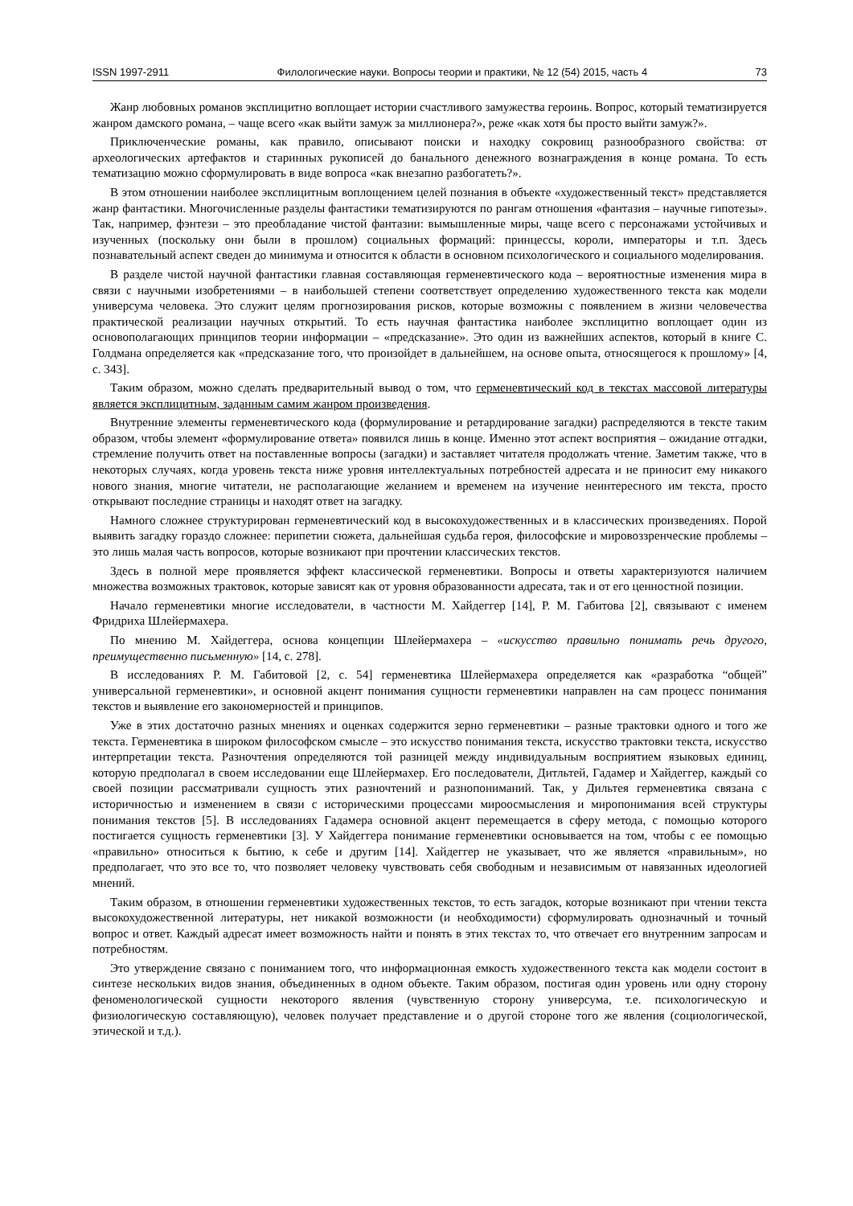ISSN 1997-2911 Филологические науки. Вопросы теории и практики, № 12 (54) 2015, часть 4 73
Жанр любовных романов эксплицитно воплощает истории счастливого замужества героинь. Вопрос, который тематизируется жанром дамского романа, – чаще всего «как выйти замуж за миллионера?», реже «как хотя бы просто выйти замуж?».
Приключенческие романы, как правило, описывают поиски и находку сокровищ разнообразного свойства: от археологических артефактов и старинных рукописей до банального денежного вознаграждения в конце романа. То есть тематизацию можно сформулировать в виде вопроса «как внезапно разбогатеть?».
В этом отношении наиболее эксплицитным воплощением целей познания в объекте «художественный текст» представляется жанр фантастики. Многочисленные разделы фантастики тематизируются по рангам отношения «фантазия – научные гипотезы». Так, например, фэнтези – это преобладание чистой фантазии: вымышленные миры, чаще всего с персонажами устойчивых и изученных (поскольку они были в прошлом) социальных формаций: принцессы, короли, императоры и т.п. Здесь познавательный аспект сведен до минимума и относится к области в основном психологического и социального моделирования.
В разделе чистой научной фантастики главная составляющая герменевтического кода – вероятностные изменения мира в связи с научными изобретениями – в наибольшей степени соответствует определению художественного текста как модели универсума человека. Это служит целям прогнозирования рисков, которые возможны с появлением в жизни человечества практической реализации научных открытий. То есть научная фантастика наиболее эксплицитно воплощает один из основополагающих принципов теории информации – «предсказание». Это один из важнейших аспектов, который в книге С. Голдмана определяется как «предсказание того, что произойдет в дальнейшем, на основе опыта, относящегося к прошлому» [4, с. 343].
Таким образом, можно сделать предварительный вывод о том, что герменевтический код в текстах массовой литературы является эксплицитным, заданным самим жанром произведения.
Внутренние элементы герменевтического кода (формулирование и ретардирование загадки) распределяются в тексте таким образом, чтобы элемент «формулирование ответа» появился лишь в конце. Именно этот аспект восприятия – ожидание отгадки, стремление получить ответ на поставленные вопросы (загадки) и заставляет читателя продолжать чтение. Заметим также, что в некоторых случаях, когда уровень текста ниже уровня интеллектуальных потребностей адресата и не приносит ему никакого нового знания, многие читатели, не располагающие желанием и временем на изучение неинтересного им текста, просто открывают последние страницы и находят ответ на загадку.
Намного сложнее структурирован герменевтический код в высокохудожественных и в классических произведениях. Порой выявить загадку гораздо сложнее: перипетии сюжета, дальнейшая судьба героя, философские и мировоззренческие проблемы – это лишь малая часть вопросов, которые возникают при прочтении классических текстов.
Здесь в полной мере проявляется эффект классической герменевтики. Вопросы и ответы характеризуются наличием множества возможных трактовок, которые зависят как от уровня образованности адресата, так и от его ценностной позиции.
Начало герменевтики многие исследователи, в частности М. Хайдеггер [14], Р. М. Габитова [2], связывают с именем Фридриха Шлейермахера.
По мнению М. Хайдеггера, основа концепции Шлейермахера – «искусство правильно понимать речь другого, преимущественно письменную» [14, с. 278].
В исследованиях Р. М. Габитовой [2, с. 54] герменевтика Шлейермахера определяется как «разработка “общей” универсальной герменевтики», и основной акцент понимания сущности герменевтики направлен на сам процесс понимания текстов и выявление его закономерностей и принципов.
Уже в этих достаточно разных мнениях и оценках содержится зерно герменевтики – разные трактовки одного и того же текста. Герменевтика в широком философском смысле – это искусство понимания текста, искусство трактовки текста, искусство интерпретации текста. Разночтения определяются той разницей между индивидуальным восприятием языковых единиц, которую предполагал в своем исследовании еще Шлейермахер. Его последователи, Дитльтей, Гадамер и Хайдеггер, каждый со своей позиции рассматривали сущность этих разночтений и разнопониманий. Так, у Дильтея герменевтика связана с историчностью и изменением в связи с историческими процессами мироосмысления и миропонимания всей структуры понимания текстов [5]. В исследованиях Гадамера основной акцент перемещается в сферу метода, с помощью которого постигается сущность герменевтики [3]. У Хайдеггера понимание герменевтики основывается на том, чтобы с ее помощью «правильно» относиться к бытию, к себе и другим [14]. Хайдеггер не указывает, что же является «правильным», но предполагает, что это все то, что позволяет человеку чувствовать себя свободным и независимым от навязанных идеологией мнений.
Таким образом, в отношении герменевтики художественных текстов, то есть загадок, которые возникают при чтении текста высокохудожественной литературы, нет никакой возможности (и необходимости) сформулировать однозначный и точный вопрос и ответ. Каждый адресат имеет возможность найти и понять в этих текстах то, что отвечает его внутренним запросам и потребностям.
Это утверждение связано с пониманием того, что информационная емкость художественного текста как модели состоит в синтезе нескольких видов знания, объединенных в одном объекте. Таким образом, постигая один уровень или одну сторону феноменологической сущности некоторого явления (чувственную сторону универсума, т.е. психологическую и физиологическую составляющую), человек получает представление и о другой стороне того же явления (социологической, этической и т.д.).